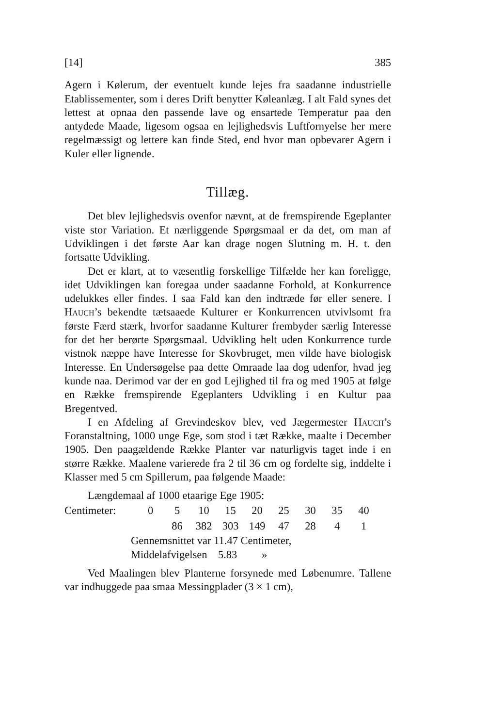[14] 385
Agern i Kølerum, der eventuelt kunde lejes fra saadanne industrielle Etablissementer, som i deres Drift benytter Køleanlæg. I alt Fald synes det lettest at opnaa den passende lave og ensartede Temperatur paa den antydede Maade, ligesom ogsaa en lejlighedsvis Luftfornyelse her mere regelmæssigt og lettere kan finde Sted, end hvor man opbevarer Agern i Kuler eller lignende.
Tillæg.
Det blev lejlighedsvis ovenfor nævnt, at de fremspirende Egeplanter viste stor Variation. Et nærliggende Spørgsmaal er da det, om man af Udviklingen i det første Aar kan drage nogen Slutning m. H. t. den fortsatte Udvikling.
Det er klart, at to væsentlig forskellige Tilfælde her kan foreligge, idet Udviklingen kan foregaa under saadanne Forhold, at Konkurrence udelukkes eller findes. I saa Fald kan den indtræde før eller senere. I Hauch’s bekendte tætsaaede Kulturer er Konkurrencen utvivlsomt fra første Færd stærk, hvorfor saadanne Kulturer frembyder særlig Interesse for det her berørte Spørgsmaal. Udvikling helt uden Konkurrence turde vistnok næppe have Interesse for Skovbruget, men vilde have biologisk Interesse. En Undersøgelse paa dette Omraade laa dog udenfor, hvad jeg kunde naa. Derimod var der en god Lejlighed til fra og med 1905 at følge en Række fremspirende Egeplanters Udvikling i en Kultur paa Bregentved.
I en Afdeling af Grevindeskov blev, ved Jægermester Hauch’s Foranstaltning, 1000 unge Ege, som stod i tæt Række, maalte i December 1905. Den paagældende Række Planter var naturligvis taget inde i en større Række. Maalene varierede fra 2 til 36 cm og fordelte sig, inddelte i Klasser med 5 cm Spillerum, paa følgende Maade:
Længdemaal af 1000 etaarige Ege 1905:
| Centimeter: | 0 | 5 | 10 | 15 | 20 | 25 | 30 | 35 | 40 |
| | | 86 | 382 | 303 | 149 | 47 | 28 | 4 | 1 |
Gennemsnittet var 11.47 Centimeter,
Middelafvigelsen 5.83 »
Ved Maalingen blev Planterne forsynede med Løbenumre. Tallene var indhuggede paa smaa Messingplader (3 × 1 cm),